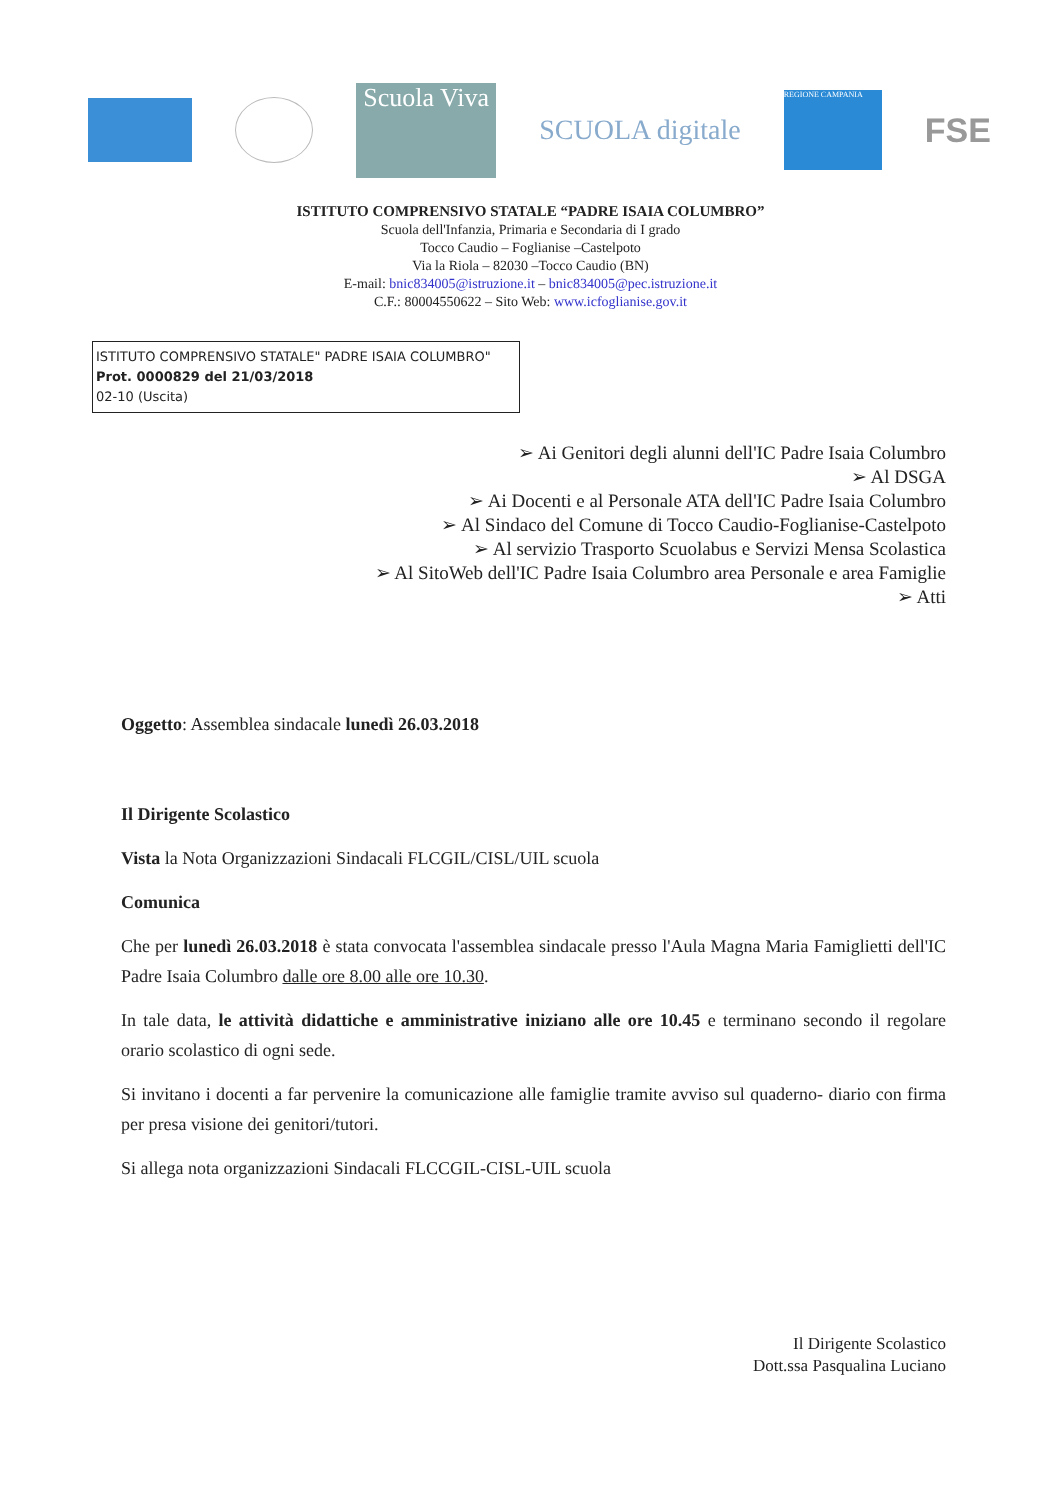Scuola Viva
SCUOLA digitale
REGIONE CAMPANIA
FSE
ISTITUTO COMPRENSIVO STATALE “PADRE ISAIA COLUMBRO”
Scuola dell'Infanzia, Primaria e Secondaria di I grado
Tocco Caudio – Foglianise –Castelpoto
Via la Riola – 82030 –Tocco Caudio (BN)
E-mail: bnic834005@istruzione.it – bnic834005@pec.istruzione.it
C.F.: 80004550622 – Sito Web: www.icfoglianise.gov.it
ISTITUTO COMPRENSIVO STATALE" PADRE ISAIA COLUMBRO"
Prot. 0000829 del 21/03/2018
02-10 (Uscita)
➢ Ai Genitori degli alunni dell'IC Padre Isaia Columbro
➢ Al DSGA
➢ Ai Docenti e al Personale ATA dell'IC Padre Isaia Columbro
➢ Al Sindaco del Comune di Tocco Caudio-Foglianise-Castelpoto
➢ Al servizio Trasporto Scuolabus e Servizi Mensa Scolastica
➢ Al SitoWeb dell'IC Padre Isaia Columbro area Personale e area Famiglie
➢ Atti
Oggetto: Assemblea sindacale lunedì 26.03.2018
Il Dirigente Scolastico
Vista la Nota Organizzazioni Sindacali FLCGIL/CISL/UIL scuola
Comunica
Che per lunedì 26.03.2018 è stata convocata l'assemblea sindacale presso l'Aula Magna Maria Famiglietti dell'IC Padre Isaia Columbro dalle ore 8.00 alle ore 10.30.
In tale data, le attività didattiche e amministrative iniziano alle ore 10.45 e terminano secondo il regolare orario scolastico di ogni sede.
Si invitano i docenti a far pervenire la comunicazione alle famiglie tramite avviso sul quaderno- diario con firma per presa visione dei genitori/tutori.
Si allega nota organizzazioni Sindacali FLCCGIL-CISL-UIL scuola
Il Dirigente Scolastico
Dott.ssa Pasqualina Luciano